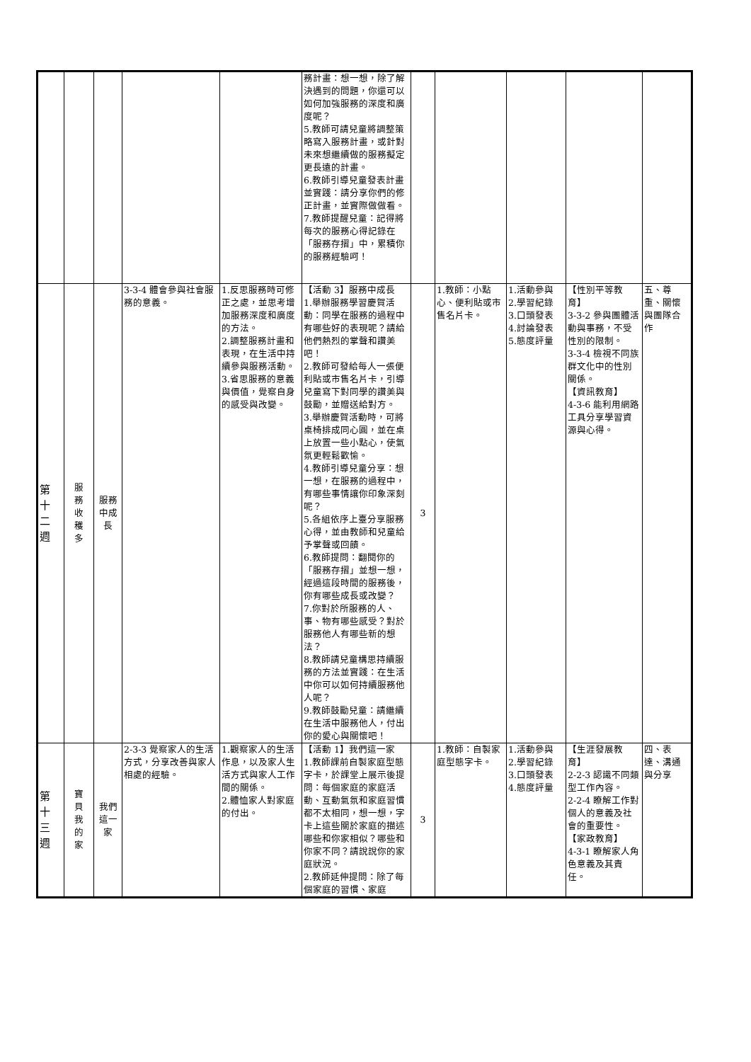| | | | | | 務計畫：想一想，除了解決遇到的問題，你還可以如何加強服務的深度和廣度呢？ 5.教師可請兒童將調整策略寫入服務計畫，或針對未來想繼續做的服務擬定更長遠的計畫。 6.教師引導兒童發表計畫並實踐：請分享你們的修正計畫，並實際做做看。 7.教師提醒兒童：記得將每次的服務心得記錄在「服務存摺」中，累積你的服務經驗呵！ | | | | | |
| 第 十 二 週 | 服 務 收 穫 多 | 服務 中成 長 | 3-3-4 體會參與社會服務的意義。 | 1.反思服務時可修正之處，並思考增加服務深度和廣度的方法。 2.調整服務計畫和表現，在生活中持續參與服務活動。 3.省思服務的意義與價值，覺察自身的感受與改變。 | 【活動 3】服務中成長 1.舉辦服務學習慶賀活動：同學在服務的過程中有哪些好的表現呢？請給他們熱烈的掌聲和讚美吧！ 2.教師可發給每人一張便利貼或市售名片卡，引導兒童寫下對同學的讚美與鼓勵，並贈送給對方。 3.舉辦慶賀活動時，可將桌椅排成同心圓，並在桌上放置一些小點心，使氣氛更輕鬆歡愉。 4.教師引導兒童分享：想一想，在服務的過程中，有哪些事情讓你印象深刻呢？ 5.各組依序上臺分享服務心得，並由教師和兒童給予掌聲或回饋。 6.教師提問：翻閱你的「服務存摺」並想一想，經過這段時間的服務後，你有哪些成長或改變？ 7.你對於所服務的人、事、物有哪些感受？對於服務他人有哪些新的想法？ 8.教師請兒童構思持續服務的方法並實踐：在生活中你可以如何持續服務他人呢？ 9.教師鼓勵兒童：請繼續在生活中服務他人，付出你的愛心與關懷吧！ | 3 | 1.教師：小點心、便利貼或市售名片卡。 | 1.活動參與 2.學習紀錄 3.口頭發表 4.討論發表 5.態度評量 | 【性別平等教育】 3-3-2 參與團體活動與事務，不受性別的限制。 3-3-4 檢視不同族群文化中的性別關係。 【資訊教育】 4-3-6 能利用網路工具分享學習資源與心得。 | 五、尊重、關懷與團隊合作 |
| 第 十 三 週 | 寶 貝 我 的 家 | 我們 這一 家 | 2-3-3 覺察家人的生活方式，分享改善與家人相處的經驗。 | 1.觀察家人的生活作息，以及家人生活方式與家人工作間的關係。 2.體恤家人對家庭的付出。 | 【活動 1】我們這一家 1.教師課前自製家庭型態字卡，於課堂上展示後提問：每個家庭的家庭活動、互動氣氛和家庭習慣都不太相同，想一想，字卡上這些關於家庭的描述哪些和你家相似？哪些和你家不同？請說說你的家庭狀況。 2.教師延伸提問：除了每個家庭的習慣、家庭 | 3 | 1.教師：自製家庭型態字卡。 | 1.活動參與 2.學習紀錄 3.口頭發表 4.態度評量 | 【生涯發展教育】 2-2-3 認識不同類型工作內容。 2-2-4 瞭解工作對個人的意義及社會的重要性。 【家政教育】 4-3-1 瞭解家人角色意義及其責任。 | 四、表達、溝通與分享 |